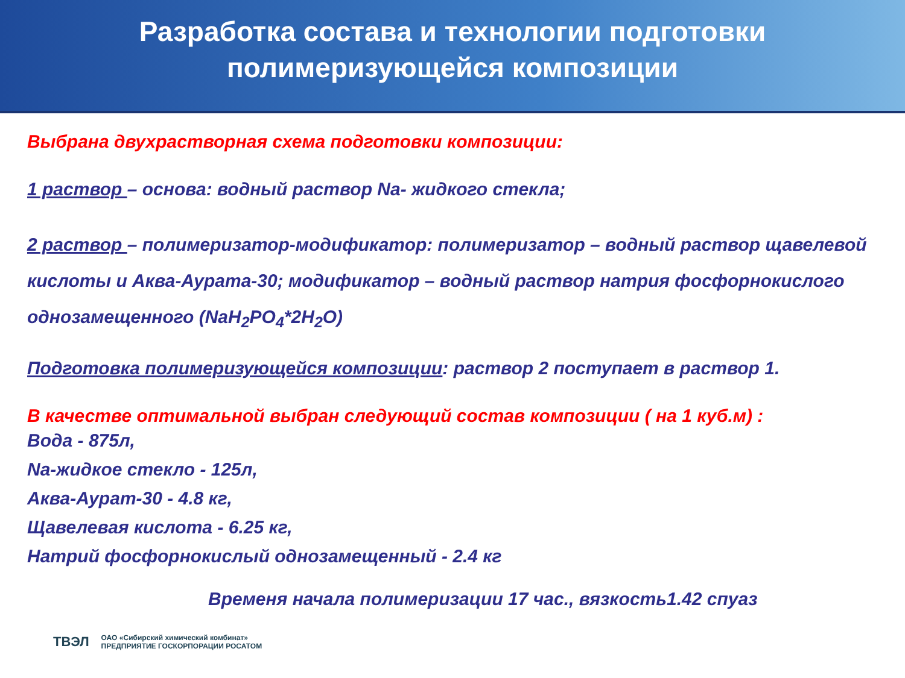Разработка состава и технологии подготовки
полимеризующейся композиции
Выбрана двухрастворная схема подготовки композиции:
1 раствор – основа: водный раствор Na- жидкого стекла;
2 раствор – полимеризатор-модификатор: полимеризатор – водный раствор щавелевой кислоты и Аква-Аурата-30; модификатор – водный раствор натрия фосфорнокислого однозамещенного (NaH<sub>2</sub>PO<sub>4</sub>*2H<sub>2</sub>O)
Подготовка полимеризующейся композиции: раствор 2 поступает в раствор 1.
В качестве оптимальной выбран следующий состав композиции ( на 1 куб.м) :
Вода - 875л,
Na-жидкое стекло - 125л,
Аква-Аурат-30 - 4.8 кг,
Щавелевая кислота - 6.25 кг,
Натрий фосфорнокислый однозамещенный - 2.4 кг
Временя начала полимеризации 17 час., вязкость1.42 спуаз
ТВЭЛ ОАО «Сибирский химический комбинат»
ПРЕДПРИЯТИЕ ГОСКОРПОРАЦИИ РОСАТОМ